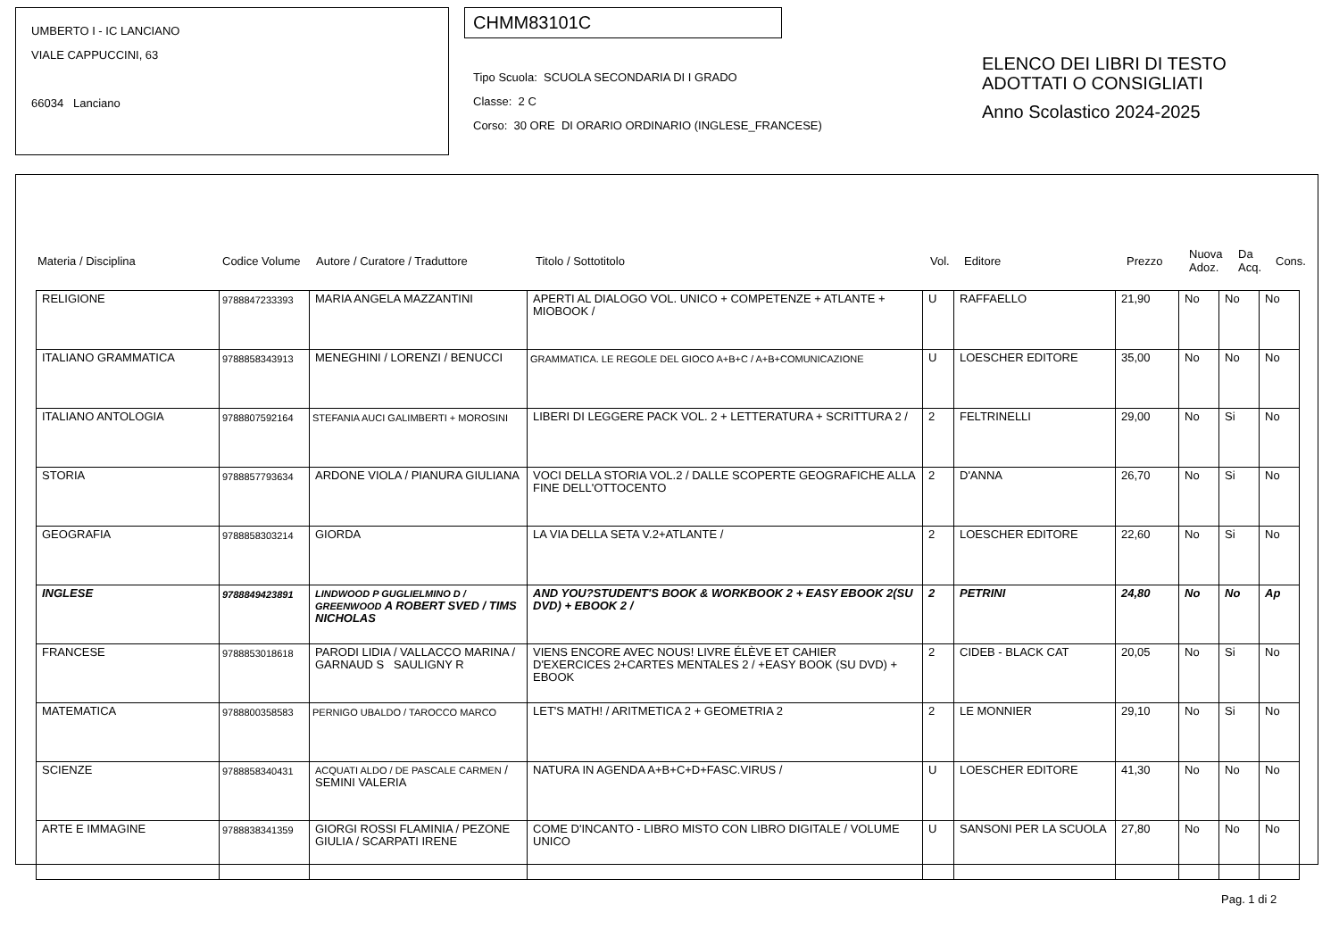UMBERTO I - IC LANCIANO
VIALE CAPPUCCINI, 63
66034 Lanciano
CHMM83101C
Tipo Scuola: SCUOLA SECONDARIA DI I GRADO
Classe: 2 C
Corso: 30 ORE DI ORARIO ORDINARIO (INGLESE_FRANCESE)
ELENCO DEI LIBRI DI TESTO
ADOTTATI O CONSIGLIATI
Anno Scolastico 2024-2025
| Materia / Disciplina | Codice Volume | Autore / Curatore / Traduttore | Titolo / Sottotitolo | Vol. | Editore | Prezzo | Nuova Adoz. | Da Acq. | Cons. |
| --- | --- | --- | --- | --- | --- | --- | --- | --- | --- |
| RELIGIONE | 9788847233393 | MARIA ANGELA MAZZANTINI | APERTI AL DIALOGO VOL. UNICO + COMPETENZE + ATLANTE + MIOBOOK / | U | RAFFAELLO | 21,90 | No | No | No |
| ITALIANO GRAMMATICA | 9788858343913 | MENEGHINI / LORENZI / BENUCCI | GRAMMATICA. LE REGOLE DEL GIOCO A+B+C / A+B+COMUNICAZIONE | U | LOESCHER EDITORE | 35,00 | No | No | No |
| ITALIANO ANTOLOGIA | 9788807592164 | STEFANIA AUCI GALIMBERTI + MOROSINI | LIBERI DI LEGGERE PACK VOL. 2 + LETTERATURA + SCRITTURA 2 / | 2 | FELTRINELLI | 29,00 | No | Si | No |
| STORIA | 9788857793634 | ARDONE VIOLA / PIANURA GIULIANA | VOCI DELLA STORIA VOL.2 / DALLE SCOPERTE GEOGRAFICHE ALLA FINE DELL'OTTOCENTO | 2 | D'ANNA | 26,70 | No | Si | No |
| GEOGRAFIA | 9788858303214 | GIORDA | LA VIA DELLA SETA V.2+ATLANTE / | 2 | LOESCHER EDITORE | 22,60 | No | Si | No |
| INGLESE | 9788849423891 | LINDWOOD P GUGLIELMINO D / GREENWOOD A ROBERT SVED / TIMS NICHOLAS | AND YOU?STUDENT'S BOOK & WORKBOOK 2 + EASY EBOOK 2(SU DVD) + EBOOK 2 / | 2 | PETRINI | 24,80 | No | No | Ap |
| FRANCESE | 9788853018618 | PARODI LIDIA / VALLACCO MARINA / GARNAUD S SAULIGNY R | VIENS ENCORE AVEC NOUS! LIVRE ÉLÈVE ET CAHIER D'EXERCICES 2+CARTES MENTALES 2 / +EASY BOOK (SU DVD) + EBOOK | 2 | CIDEB - BLACK CAT | 20,05 | No | Si | No |
| MATEMATICA | 9788800358583 | PERNIGO UBALDO / TAROCCO MARCO | LET'S MATH! / ARITMETICA 2 + GEOMETRIA 2 | 2 | LE MONNIER | 29,10 | No | Si | No |
| SCIENZE | 9788858340431 | ACQUATI ALDO / DE PASCALE CARMEN / SEMINI VALERIA | NATURA IN AGENDA A+B+C+D+FASC.VIRUS / | U | LOESCHER EDITORE | 41,30 | No | No | No |
| ARTE E IMMAGINE | 9788838341359 | GIORGI ROSSI FLAMINIA / PEZONE GIULIA / SCARPATI IRENE | COME D'INCANTO - LIBRO MISTO CON LIBRO DIGITALE / VOLUME UNICO | U | SANSONI PER LA SCUOLA | 27,80 | No | No | No |
Pag. 1 di 2